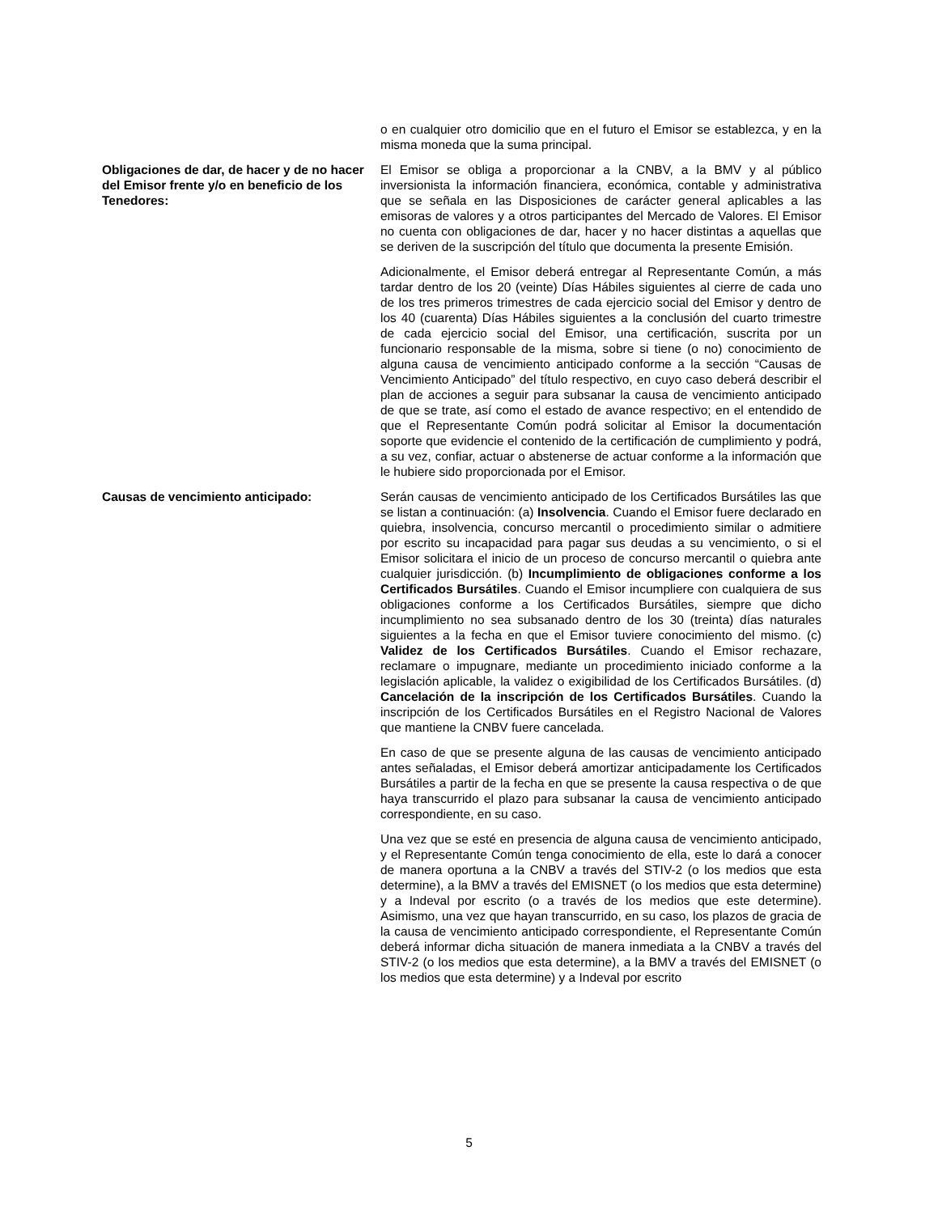o en cualquier otro domicilio que en el futuro el Emisor se establezca, y en la misma moneda que la suma principal.
Obligaciones de dar, de hacer y de no hacer del Emisor frente y/o en beneficio de los Tenedores:
El Emisor se obliga a proporcionar a la CNBV, a la BMV y al público inversionista la información financiera, económica, contable y administrativa que se señala en las Disposiciones de carácter general aplicables a las emisoras de valores y a otros participantes del Mercado de Valores. El Emisor no cuenta con obligaciones de dar, hacer y no hacer distintas a aquellas que se deriven de la suscripción del título que documenta la presente Emisión.
Adicionalmente, el Emisor deberá entregar al Representante Común, a más tardar dentro de los 20 (veinte) Días Hábiles siguientes al cierre de cada uno de los tres primeros trimestres de cada ejercicio social del Emisor y dentro de los 40 (cuarenta) Días Hábiles siguientes a la conclusión del cuarto trimestre de cada ejercicio social del Emisor, una certificación, suscrita por un funcionario responsable de la misma, sobre si tiene (o no) conocimiento de alguna causa de vencimiento anticipado conforme a la sección “Causas de Vencimiento Anticipado” del título respectivo, en cuyo caso deberá describir el plan de acciones a seguir para subsanar la causa de vencimiento anticipado de que se trate, así como el estado de avance respectivo; en el entendido de que el Representante Común podrá solicitar al Emisor la documentación soporte que evidencie el contenido de la certificación de cumplimiento y podrá, a su vez, confiar, actuar o abstenerse de actuar conforme a la información que le hubiere sido proporcionada por el Emisor.
Causas de vencimiento anticipado: Serán causas de vencimiento anticipado de los Certificados Bursátiles las que se listan a continuación: (a) Insolvencia. Cuando el Emisor fuere declarado en quiebra, insolvencia, concurso mercantil o procedimiento similar o admitiere por escrito su incapacidad para pagar sus deudas a su vencimiento, o si el Emisor solicitara el inicio de un proceso de concurso mercantil o quiebra ante cualquier jurisdicción. (b) Incumplimiento de obligaciones conforme a los Certificados Bursátiles. Cuando el Emisor incumpliere con cualquiera de sus obligaciones conforme a los Certificados Bursátiles, siempre que dicho incumplimiento no sea subsanado dentro de los 30 (treinta) días naturales siguientes a la fecha en que el Emisor tuviere conocimiento del mismo. (c) Validez de los Certificados Bursátiles. Cuando el Emisor rechazare, reclamare o impugnare, mediante un procedimiento iniciado conforme a la legislación aplicable, la validez o exigibilidad de los Certificados Bursátiles. (d) Cancelación de la inscripción de los Certificados Bursátiles. Cuando la inscripción de los Certificados Bursátiles en el Registro Nacional de Valores que mantiene la CNBV fuere cancelada.
En caso de que se presente alguna de las causas de vencimiento anticipado antes señaladas, el Emisor deberá amortizar anticipadamente los Certificados Bursátiles a partir de la fecha en que se presente la causa respectiva o de que haya transcurrido el plazo para subsanar la causa de vencimiento anticipado correspondiente, en su caso.
Una vez que se esté en presencia de alguna causa de vencimiento anticipado, y el Representante Común tenga conocimiento de ella, este lo dará a conocer de manera oportuna a la CNBV a través del STIV-2 (o los medios que esta determine), a la BMV a través del EMISNET (o los medios que esta determine) y a Indeval por escrito (o a través de los medios que este determine). Asimismo, una vez que hayan transcurrido, en su caso, los plazos de gracia de la causa de vencimiento anticipado correspondiente, el Representante Común deberá informar dicha situación de manera inmediata a la CNBV a través del STIV-2 (o los medios que esta determine), a la BMV a través del EMISNET (o los medios que esta determine) y a Indeval por escrito
5